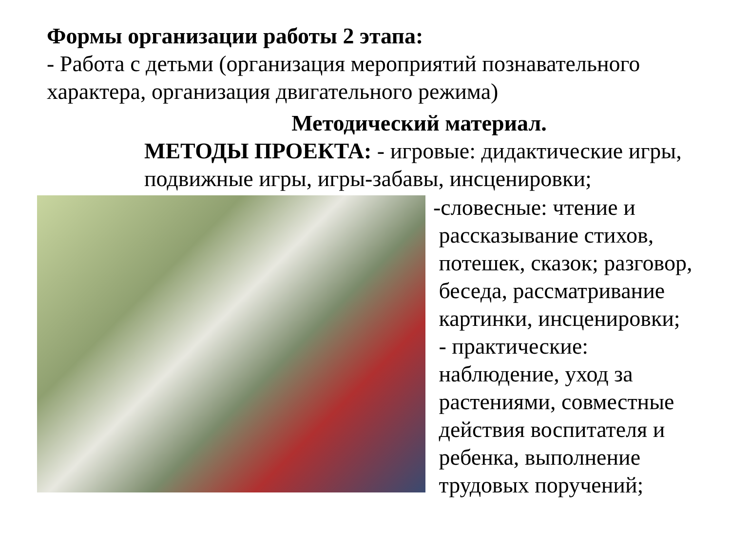Формы организации работы 2 этапа:
- Работа с детьми (организация мероприятий познавательного характера, организация двигательного режима)
Методический материал.
МЕТОДЫ ПРОЕКТА: - игровые: дидактические игры, подвижные игры, игры-забавы, инсценировки;
-словесные: чтение и
рассказывание стихов,
потешек, сказок; разговор,
беседа, рассматривание
картинки, инсценировки;
- практические:
наблюдение, уход за
растениями, совместные
действия воспитателя и
ребенка, выполнение
трудовых поручений;